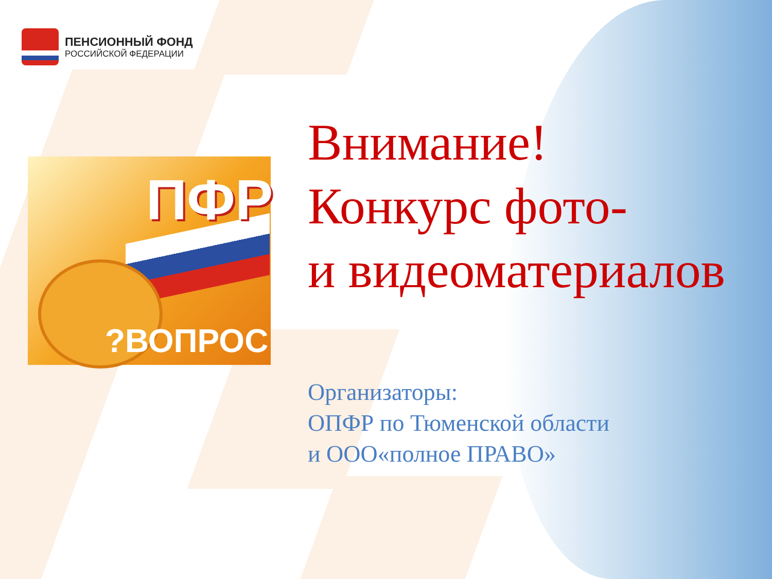ПЕНСИОННЫЙ ФОНД
РОССИЙСКОЙ ФЕДЕРАЦИИ
ПФР
?ВОПРОС
Внимание!
Конкурс фото-
и видеоматериалов
Организаторы:
ОПФР по Тюменской области
и ООО«полное ПРАВО»